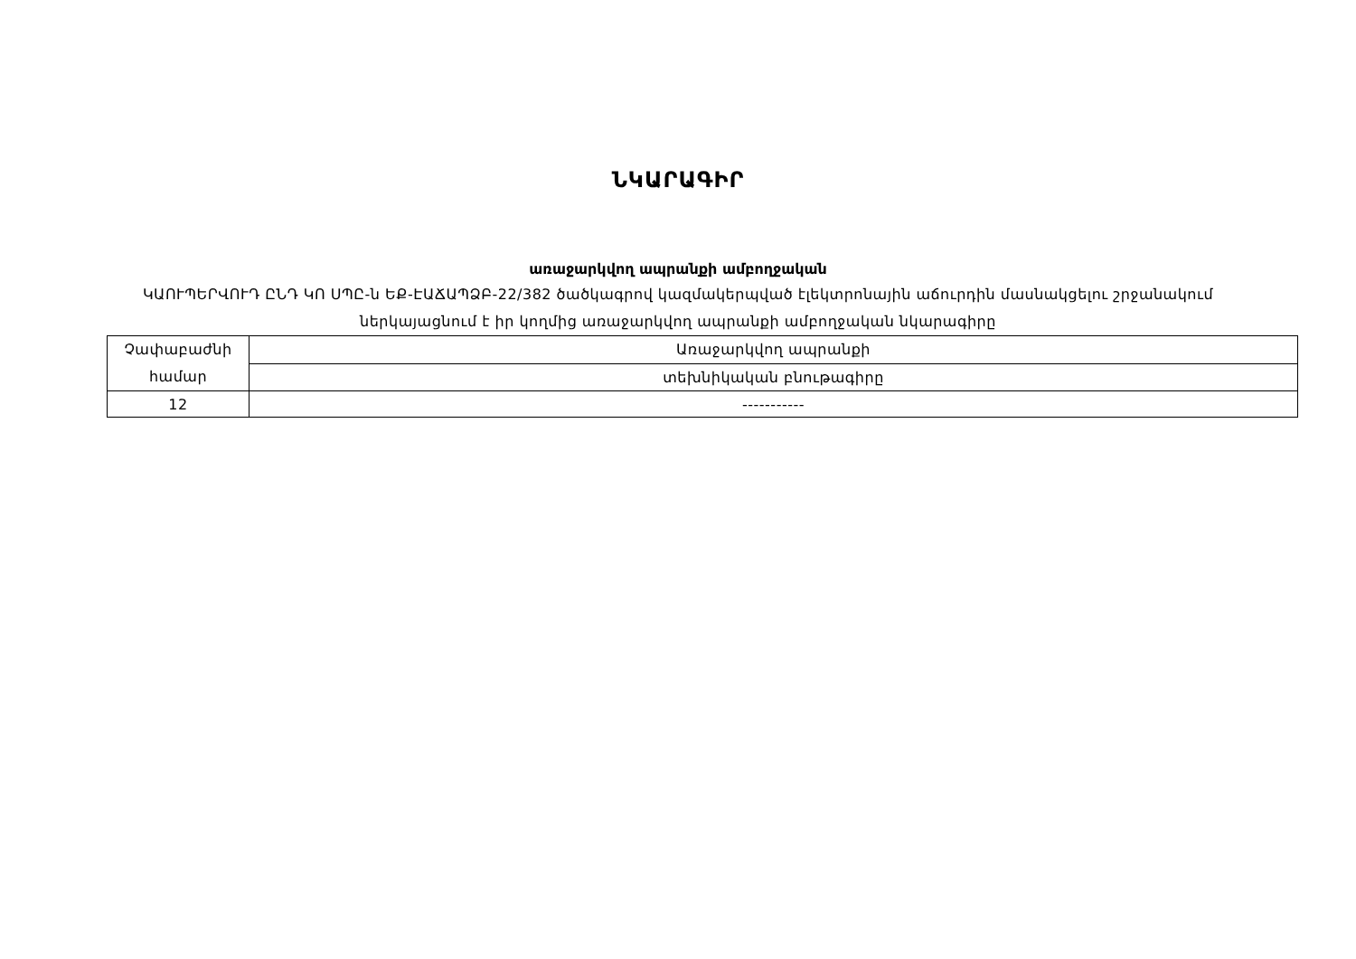ՆԿԱՐԱԳԻՐ
առաջարկվող ապրանքի ամբողջական
ԿԱՈՒՊԵՐՎՈՒԴ ԸՆԴ ԿՈ ՍՊԸ-ն ԵՔ-ԷԱՃԱՊՁԲ-22/382 ծածկագրով կազմակերպված էլեկտրոնային աճուրդին մասնակցելու շրջանակում ներկայացնում է իր կողմից առաջարկվող ապրանքի ամբողջական նկարագիրը
| Չափաբաժնի համար | Առաջարկվող ապրանքի |
| | տեխնիկական բնութագիրը |
| 12 | ----------- |